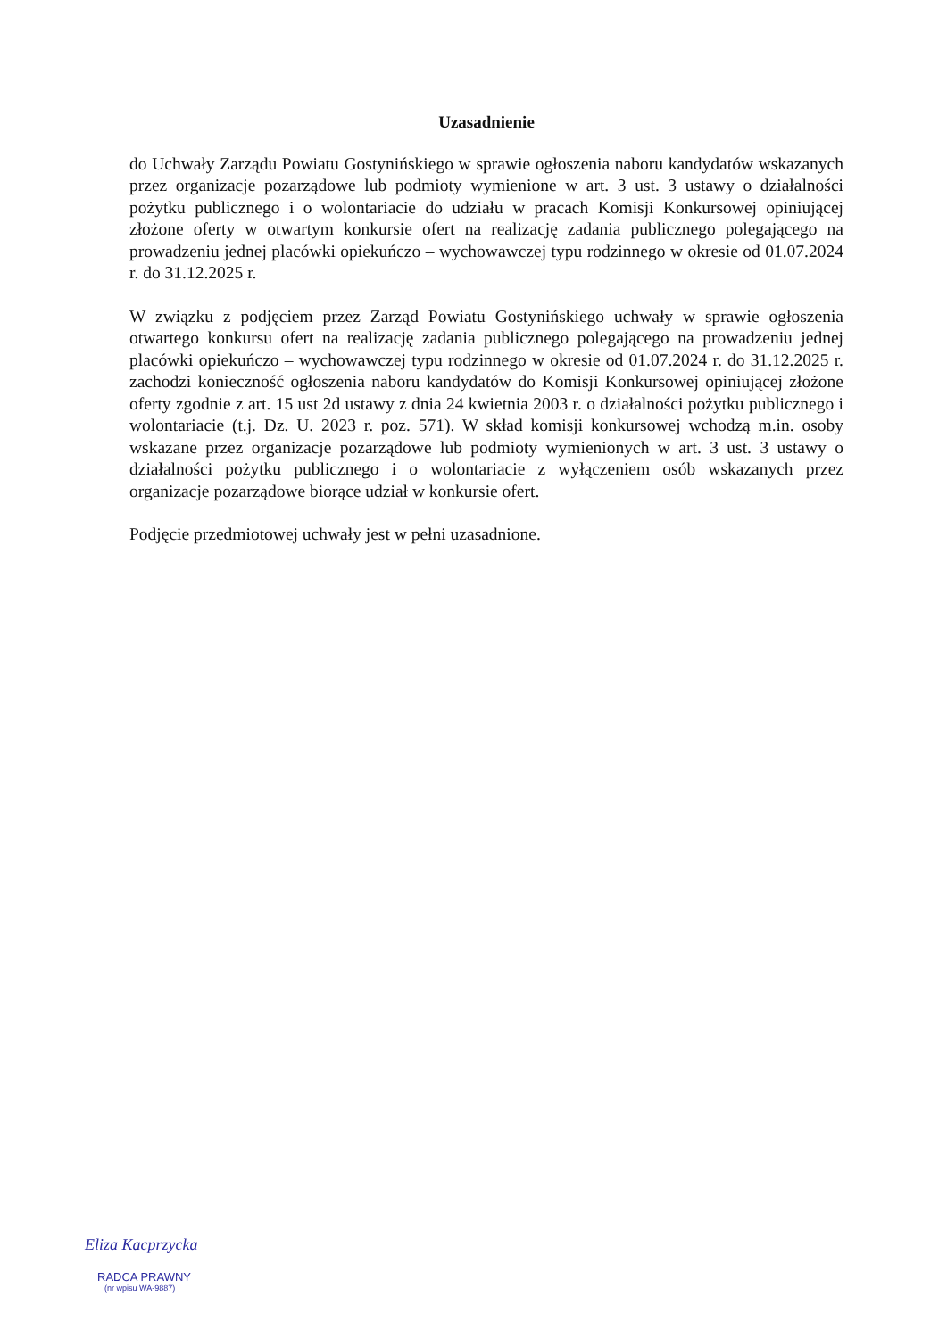Uzasadnienie
do Uchwały Zarządu Powiatu Gostynińskiego w sprawie ogłoszenia naboru kandydatów wskazanych przez organizacje pozarządowe lub podmioty wymienione w art. 3 ust. 3 ustawy o działalności pożytku publicznego i o wolontariacie do udziału w pracach Komisji Konkursowej opiniującej złożone oferty w otwartym konkursie ofert na realizację zadania publicznego polegającego na prowadzeniu jednej placówki opiekuńczo – wychowawczej typu rodzinnego w okresie od 01.07.2024 r. do 31.12.2025 r.
W związku z podjęciem przez Zarząd Powiatu Gostynińskiego uchwały w sprawie ogłoszenia otwartego konkursu ofert na realizację zadania publicznego polegającego na prowadzeniu jednej placówki opiekuńczo – wychowawczej typu rodzinnego w okresie od 01.07.2024 r. do 31.12.2025 r. zachodzi konieczność ogłoszenia naboru kandydatów do Komisji Konkursowej opiniującej złożone oferty zgodnie z art. 15 ust 2d ustawy z dnia 24 kwietnia 2003 r. o działalności pożytku publicznego i wolontariacie (t.j. Dz. U. 2023 r. poz. 571). W skład komisji konkursowej wchodzą m.in. osoby wskazane przez organizacje pozarządowe lub podmioty wymienionych w art. 3 ust. 3 ustawy o działalności pożytku publicznego i o wolontariacie z wyłączeniem osób wskazanych przez organizacje pozarządowe biorące udział w konkursie ofert.
Podjęcie przedmiotowej uchwały jest w pełni uzasadnione.
Eliza Kacprzycka
RADCA PRAWNY
(nr wpisu WA-9887)